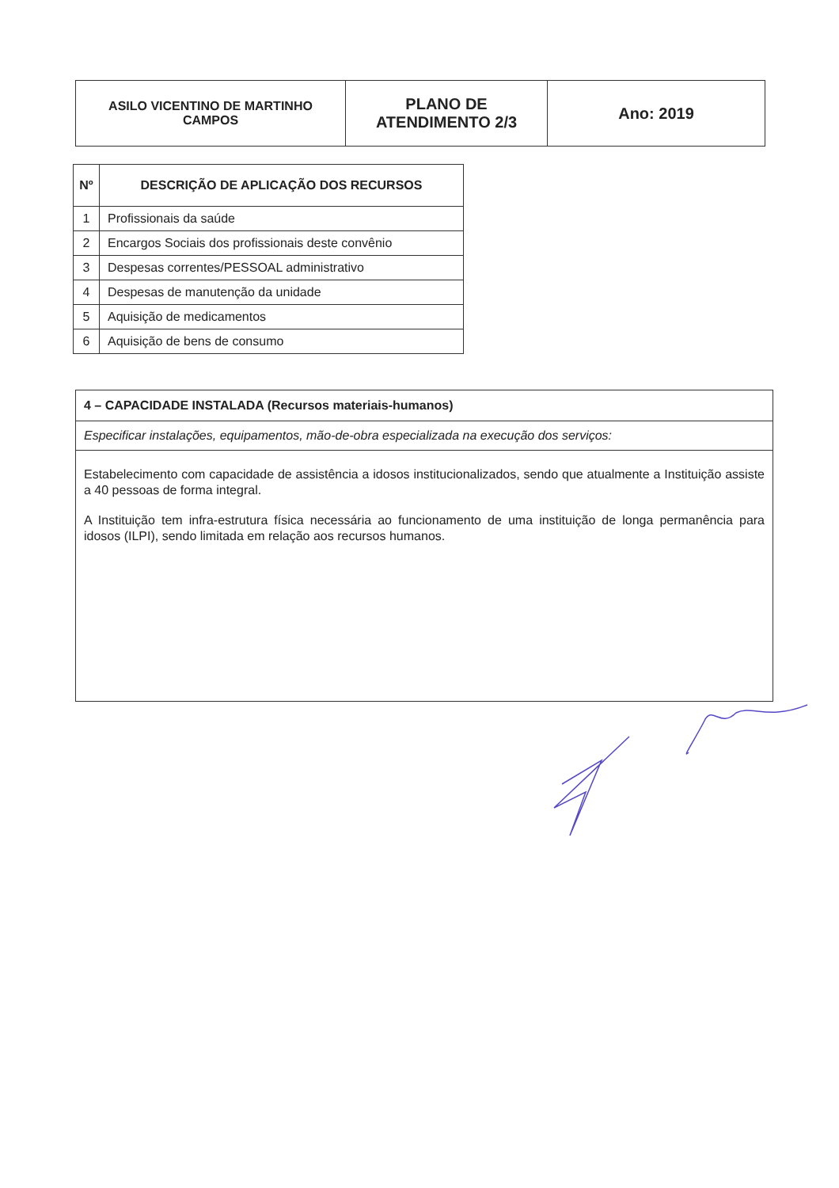| ASILO VICENTINO DE MARTINHO CAMPOS | PLANO DE ATENDIMENTO 2/3 | Ano: 2019 |
| Nº | DESCRIÇÃO DE APLICAÇÃO DOS RECURSOS |
| --- | --- |
| 1 | Profissionais da saúde |
| 2 | Encargos Sociais dos profissionais deste convênio |
| 3 | Despesas correntes/PESSOAL administrativo |
| 4 | Despesas de manutenção da unidade |
| 5 | Aquisição de medicamentos |
| 6 | Aquisição de bens de consumo |
| 4 – CAPACIDADE INSTALADA (Recursos materiais-humanos) |
| Especificar instalações, equipamentos, mão-de-obra especializada na execução dos serviços: |
| Estabelecimento com capacidade de assistência a idosos institucionalizados, sendo que atualmente a Instituição assiste a 40 pessoas de forma integral. A Instituição tem infra-estrutura física necessária ao funcionamento de uma instituição de longa permanência para idosos (ILPI), sendo limitada em relação aos recursos humanos. |